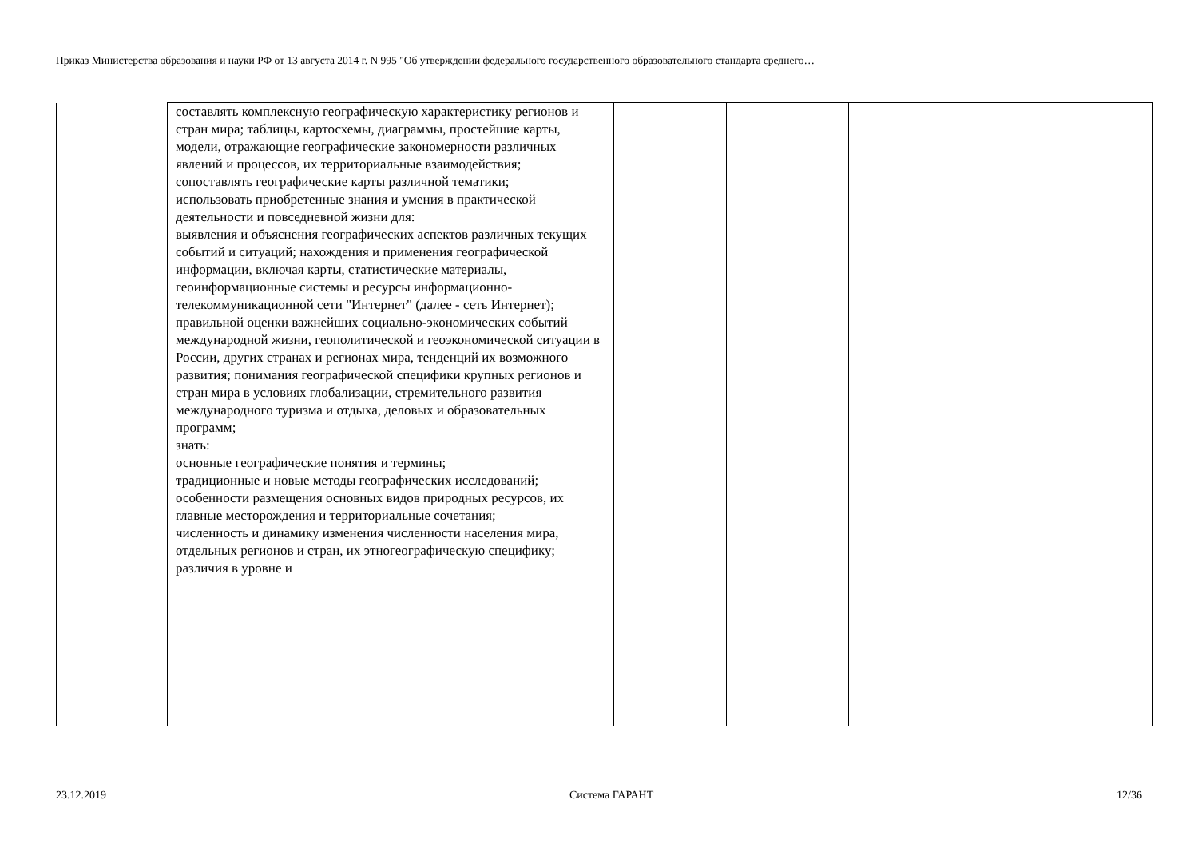Приказ Министерства образования и науки РФ от 13 августа 2014 г. N 995 "Об утверждении федерального государственного образовательного стандарта среднего…
| | составлять комплексную географическую характеристику регионов и стран мира; таблицы, картосхемы, диаграммы, простейшие карты, модели, отражающие географические закономерности различных явлений и процессов, их территориальные взаимодействия; сопоставлять географические карты различной тематики; использовать приобретенные знания и умения в практической деятельности и повседневной жизни для: выявления и объяснения географических аспектов различных текущих событий и ситуаций; нахождения и применения географической информации, включая карты, статистические материалы, геоинформационные системы и ресурсы информационно-телекоммуникационной сети "Интернет" (далее - сеть Интернет); правильной оценки важнейших социально-экономических событий международной жизни, геополитической и геоэкономической ситуации в России, других странах и регионах мира, тенденций их возможного развития; понимания географической специфики крупных регионов и стран мира в условиях глобализации, стремительного развития международного туризма и отдыха, деловых и образовательных программ; знать: основные географические понятия и термины; традиционные и новые методы географических исследований; особенности размещения основных видов природных ресурсов, их главные месторождения и территориальные сочетания; численность и динамику изменения численности населения мира, отдельных регионов и стран, их этногеографическую специфику; различия в уровне и | | | | |
23.12.2019 Система ГАРАНТ 12/36